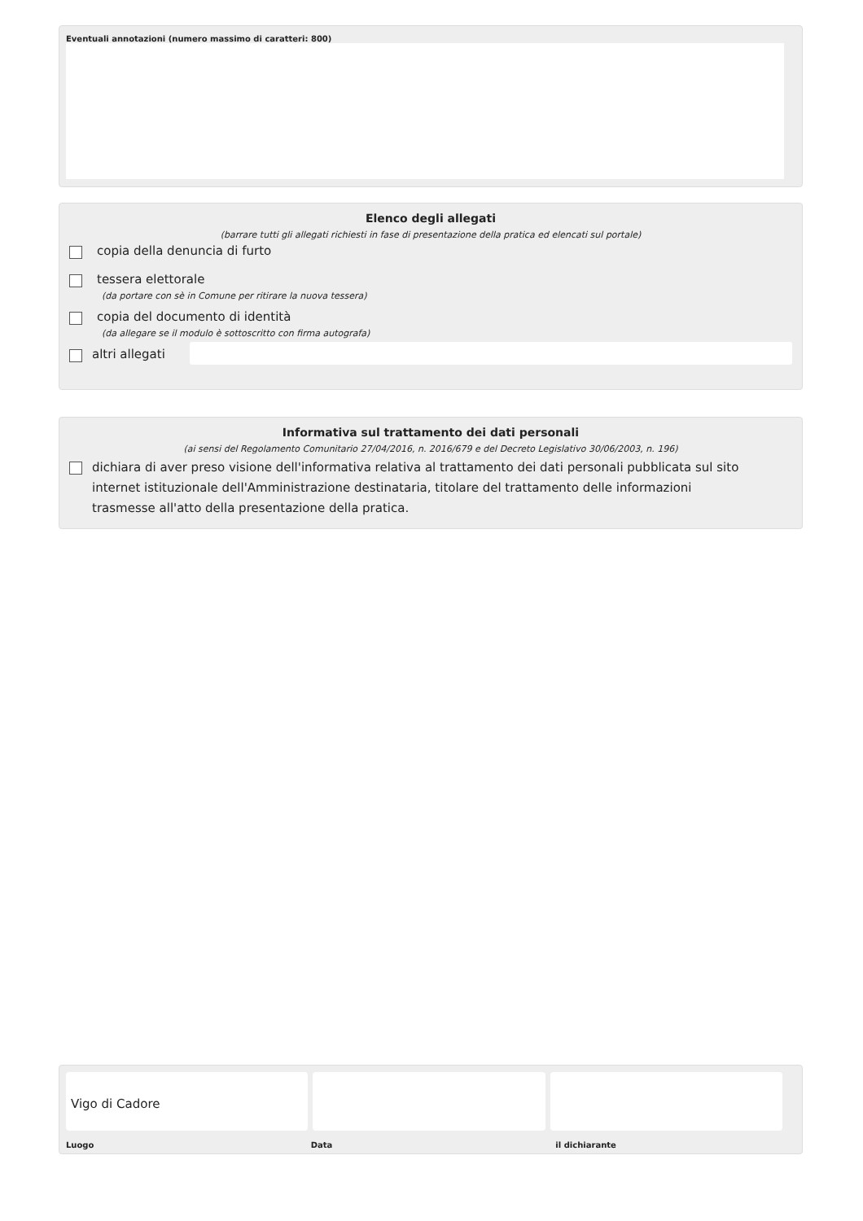Eventuali annotazioni (numero massimo di caratteri: 800)
Elenco degli allegati
(barrare tutti gli allegati richiesti in fase di presentazione della pratica ed elencati sul portale)
copia della denuncia di furto
tessera elettorale
(da portare con sè in Comune per ritirare la nuova tessera)
copia del documento di identità
(da allegare se il modulo è sottoscritto con firma autografa)
altri allegati
Informativa sul trattamento dei dati personali
(ai sensi del Regolamento Comunitario 27/04/2016, n. 2016/679 e del Decreto Legislativo 30/06/2003, n. 196)
dichiara di aver preso visione dell'informativa relativa al trattamento dei dati personali pubblicata sul sito internet istituzionale dell'Amministrazione destinataria, titolare del trattamento delle informazioni trasmesse all'atto della presentazione della pratica.
Vigo di Cadore
Luogo Data il dichiarante